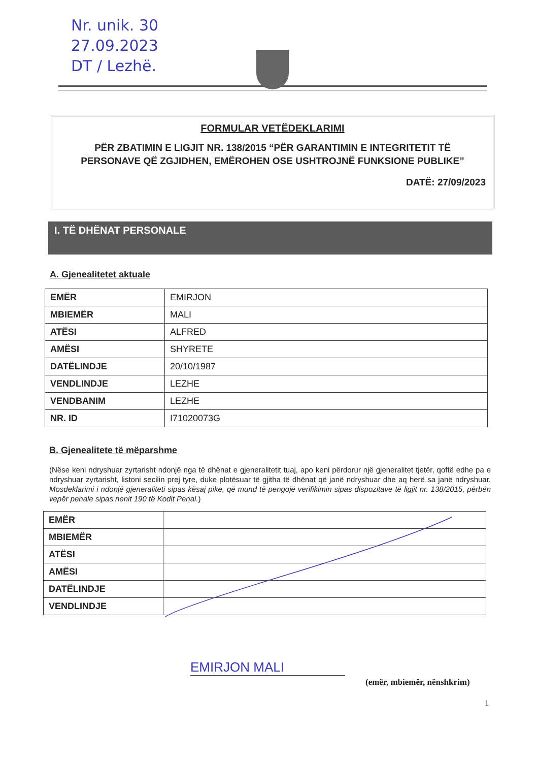Nr. unik. 30
27.09.2023
DT / Lezhë.
FORMULAR VETËDEKLARIMI
PËR ZBATIMIN E LIGJIT NR. 138/2015 “PËR GARANTIMIN E INTEGRITETIT TË PERSONAVE QË ZGJIDHEN, EMËROHEN OSE USHTROJNË FUNKSIONE PUBLIKE”
DATË: 27/09/2023
I. TË DHËNAT PERSONALE
A. Gjenealitetet aktuale
| EMËR | EMIRJON |
| MBIEMËR | MALI |
| ATËSI | ALFRED |
| AMËSI | SHYRETE |
| DATËLINDJE | 20/10/1987 |
| VENDLINDJE | LEZHE |
| VENDBANIM | LEZHE |
| NR. ID | I71020073G |
B. Gjenealitete të mëparshme
(Nëse keni ndryshuar zyrtarisht ndonjë nga të dhënat e gjeneralitetit tuaj, apo keni përdorur një gjeneralitet tjetër, qoftë edhe pa e ndryshuar zyrtarisht, listoni secilin prej tyre, duke plotësuar të gjitha të dhënat që janë ndryshuar dhe aq herë sa janë ndryshuar. Mosdeklarimi i ndonjë gjeneraliteti sipas kësaj pike, që mund të pengojë verifikimin sipas dispozitave të ligjit nr. 138/2015, përbën vepër penale sipas nenit 190 të Kodit Penal.)
| EMËR | |
| MBIEMËR | |
| ATËSI | |
| AMËSI | |
| DATËLINDJE | |
| VENDLINDJE | |
EMIRJON MALI
(emër, mbiemër, nënshkrim)
1